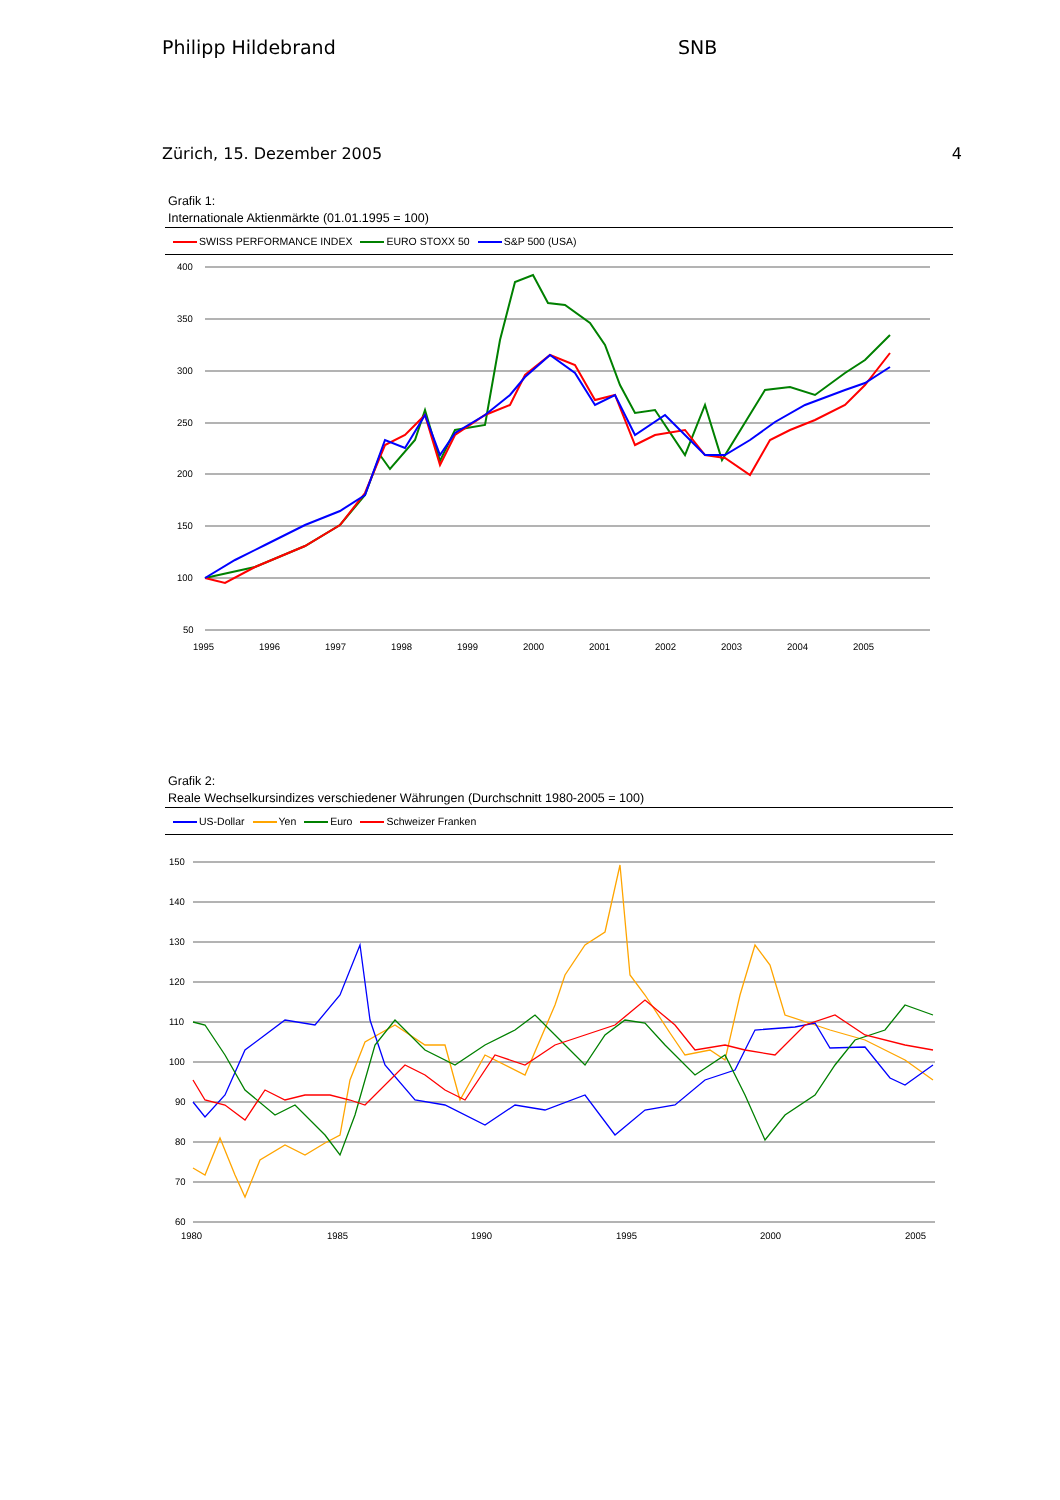Philipp Hildebrand SNB
Zürich, 15. Dezember 2005 4
Grafik 1:
Internationale Aktienmärkte (01.01.1995 = 100)
SWISS PERFORMANCE INDEX EURO STOXX 50 S&P 500 (USA)
400
350
300
250
200
150
100
50
1995
1996
1997
1998
1999
2000
2001
2002
2003
2004
2005
Grafik 2:
Reale Wechselkursindizes verschiedener Währungen (Durchschnitt 1980-2005 = 100)
US-Dollar Yen Euro Schweizer Franken
150
140
130
120
110
100
90
80
70
60
1980
1985
1990
1995
2000
2005